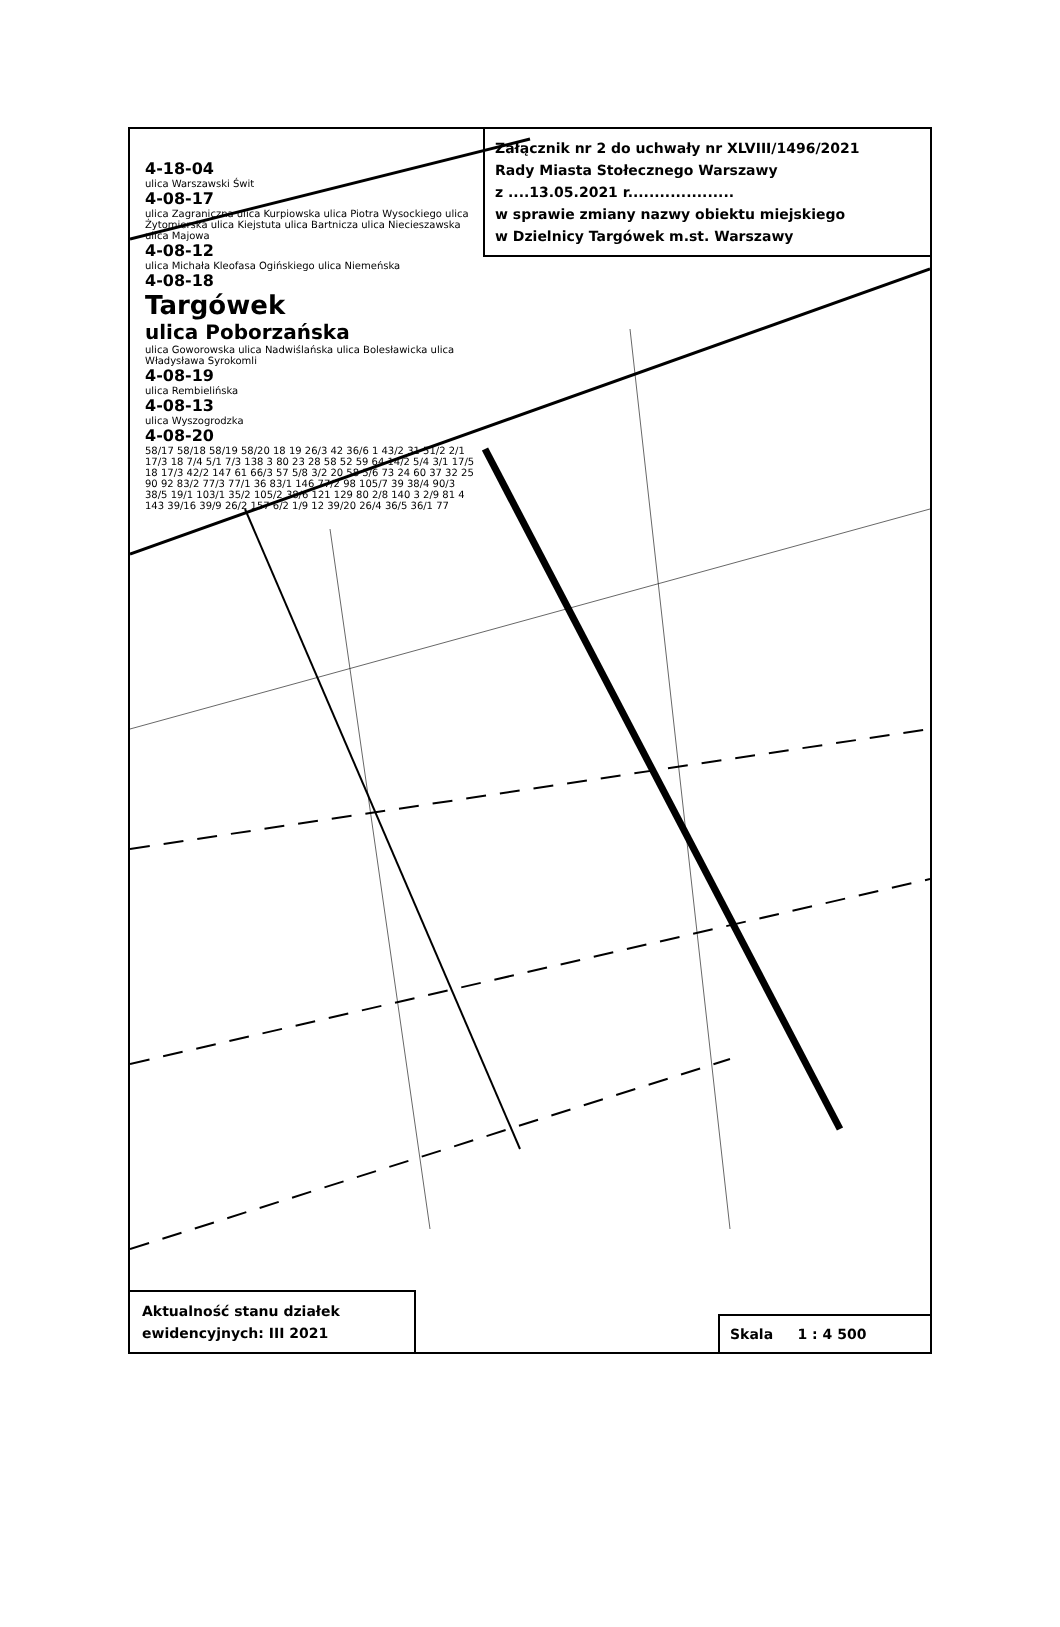Załącznik nr 2 do uchwały nr XLVIII/1496/2021
Rady Miasta Stołecznego Warszawy
z ....13.05.2021 r....................
w sprawie zmiany nazwy obiektu miejskiego
w Dzielnicy Targówek m.st. Warszawy
4-18-04
ulica Warszawski Świt
4-08-17
ulica Zagraniczna ulica Kurpiowska ulica Piotra Wysockiego ulica Żytomierska ulica Kiejstuta ulica Bartnicza ulica Niecieszawska ulica Majowa
4-08-12
ulica Michała Kleofasa Ogińskiego ulica Niemeńska
4-08-18
Targówek
ulica Poborzańska
ulica Goworowska ulica Nadwiślańska ulica Bolesławicka ulica Władysława Syrokomli
4-08-19
ulica Rembielińska
4-08-13
ulica Wyszogrodzka
4-08-20
58/17 58/18 58/19 58/20 18 19 26/3 42 36/6 1 43/2 31 51/2 2/1 17/3 18 7/4 5/1 7/3 138 3 80 23 28 58 52 59 64 14/2 5/4 3/1 17/5 18 17/3 42/2 147 61 66/3 57 5/8 3/2 20 58 5/6 73 24 60 37 32 25 90 92 83/2 77/3 77/1 36 83/1 146 77/2 98 105/7 39 38/4 90/3 38/5 19/1 103/1 35/2 105/2 38/6 121 129 80 2/8 140 3 2/9 81 4 143 39/16 39/9 26/2 157 6/2 1/9 12 39/20 26/4 36/5 36/1 77
Aktualność stanu działek
ewidencyjnych: III 2021
Skala 1 : 4 500